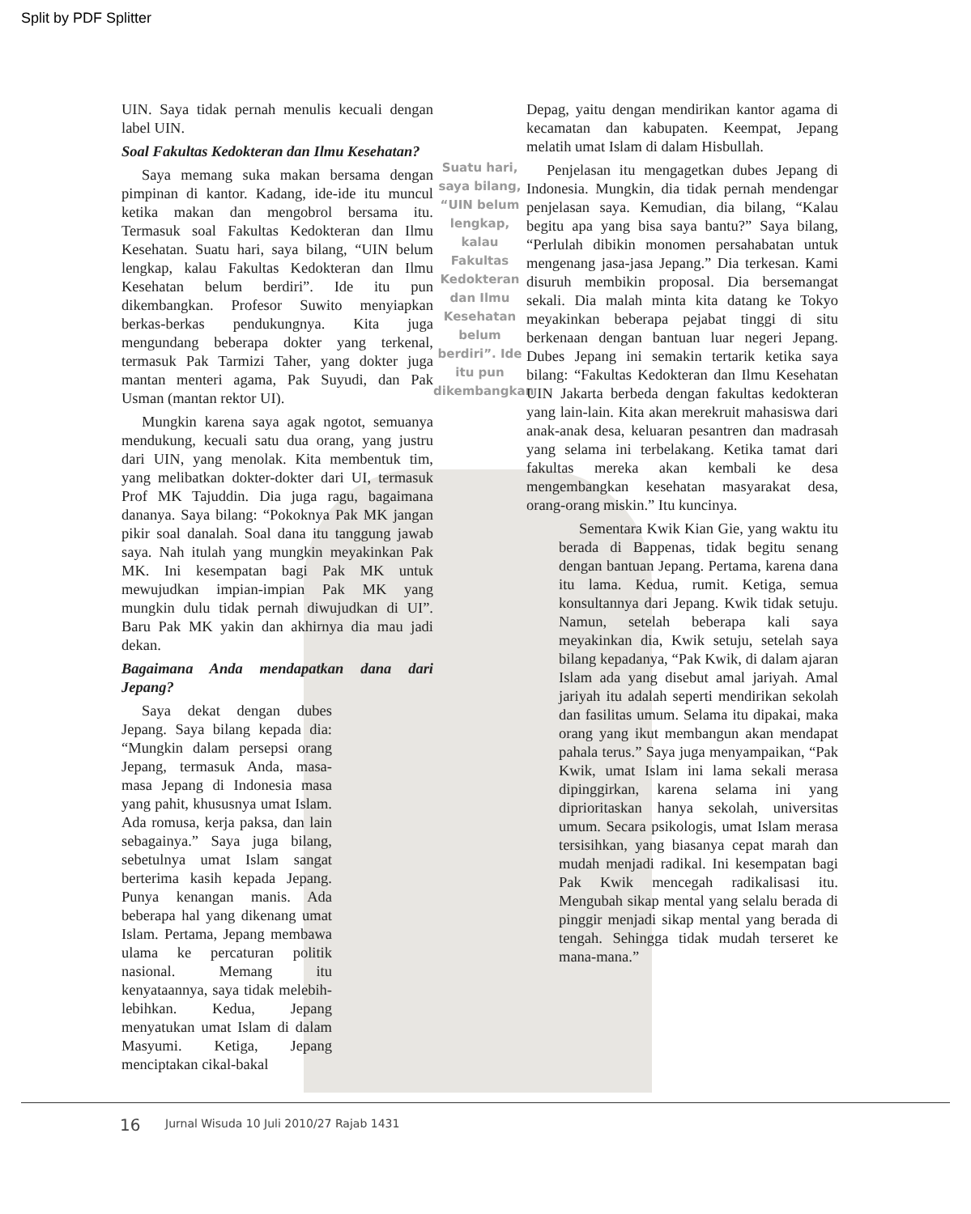Split by PDF Splitter
UIN. Saya tidak pernah menulis kecuali dengan label UIN.
Soal Fakultas Kedokteran dan Ilmu Kesehatan?
Saya memang suka makan bersama dengan pimpinan di kantor. Kadang, ide-ide itu muncul ketika makan dan mengobrol bersama itu. Termasuk soal Fakultas Kedokteran dan Ilmu Kesehatan. Suatu hari, saya bilang, “UIN belum lengkap, kalau Fakultas Kedokteran dan Ilmu Kesehatan belum berdiri”. Ide itu pun dikembangkan. Profesor Suwito menyiapkan berkas-berkas pendukungnya. Kita juga mengundang beberapa dokter yang terkenal, termasuk Pak Tarmizi Taher, yang dokter juga mantan menteri agama, Pak Suyudi, dan Pak Usman (mantan rektor UI).
Mungkin karena saya agak ngotot, semuanya mendukung, kecuali satu dua orang, yang justru dari UIN, yang menolak. Kita membentuk tim, yang melibatkan dokter-dokter dari UI, termasuk Prof MK Tajuddin. Dia juga ragu, bagaimana dananya. Saya bilang: “Pokoknya Pak MK jangan pikir soal danalah. Soal dana itu tanggung jawab saya. Nah itulah yang mungkin meyakinkan Pak MK. Ini kesempatan bagi Pak MK untuk mewujudkan impian-impian Pak MK yang mungkin dulu tidak pernah diwujudkan di UI”. Baru Pak MK yakin dan akhirnya dia mau jadi dekan.
Bagaimana Anda mendapatkan dana dari Jepang?
Saya dekat dengan dubes Jepang. Saya bilang kepada dia: “Mungkin dalam persepsi orang Jepang, termasuk Anda, masa-masa Jepang di Indonesia masa yang pahit, khususnya umat Islam. Ada romusa, kerja paksa, dan lain sebagainya.” Saya juga bilang, sebetulnya umat Islam sangat berterima kasih kepada Jepang. Punya kenangan manis. Ada beberapa hal yang dikenang umat Islam. Pertama, Jepang membawa ulama ke percaturan politik nasional. Memang itu kenyataannya, saya tidak melebih-lebihkan. Kedua, Jepang menyatukan umat Islam di dalam Masyumi. Ketiga, Jepang menciptakan cikal-bakal
Suatu hari, saya bilang, “UIN belum lengkap, kalau Fakultas Kedokteran dan Ilmu Kesehatan belum berdiri”. Ide itu pun dikembangkan
Depag, yaitu dengan mendirikan kantor agama di kecamatan dan kabupaten. Keempat, Jepang melatih umat Islam di dalam Hisbullah.
Penjelasan itu mengagetkan dubes Jepang di Indonesia. Mungkin, dia tidak pernah mendengar penjelasan saya. Kemudian, dia bilang, “Kalau begitu apa yang bisa saya bantu?” Saya bilang, “Perlulah dibikin monomen persahabatan untuk mengenang jasa-jasa Jepang.” Dia terkesan. Kami disuruh membikin proposal. Dia bersemangat sekali. Dia malah minta kita datang ke Tokyo meyakinkan beberapa pejabat tinggi di situ berkenaan dengan bantuan luar negeri Jepang. Dubes Jepang ini semakin tertarik ketika saya bilang: “Fakultas Kedokteran dan Ilmu Kesehatan UIN Jakarta berbeda dengan fakultas kedokteran yang lain-lain. Kita akan merekruit mahasiswa dari anak-anak desa, keluaran pesantren dan madrasah yang selama ini terbelakang. Ketika tamat dari fakultas mereka akan kembali ke desa mengembangkan kesehatan masyarakat desa, orang-orang miskin.” Itu kuncinya.
Sementara Kwik Kian Gie, yang waktu itu berada di Bappenas, tidak begitu senang dengan bantuan Jepang. Pertama, karena dana itu lama. Kedua, rumit. Ketiga, semua konsultannya dari Jepang. Kwik tidak setuju. Namun, setelah beberapa kali saya meyakinkan dia, Kwik setuju, setelah saya bilang kepadanya, “Pak Kwik, di dalam ajaran Islam ada yang disebut amal jariyah. Amal jariyah itu adalah seperti mendirikan sekolah dan fasilitas umum. Selama itu dipakai, maka orang yang ikut membangun akan mendapat pahala terus.” Saya juga menyampaikan, “Pak Kwik, umat Islam ini lama sekali merasa dipinggirkan, karena selama ini yang diprioritaskan hanya sekolah, universitas umum. Secara psikologis, umat Islam merasa tersisihkan, yang biasanya cepat marah dan mudah menjadi radikal. Ini kesempatan bagi Pak Kwik mencegah radikalisasi itu. Mengubah sikap mental yang selalu berada di pinggir menjadi sikap mental yang berada di tengah. Sehingga tidak mudah terseret ke mana-mana.”
16
Jurnal Wisuda 10 Juli 2010/27 Rajab 1431